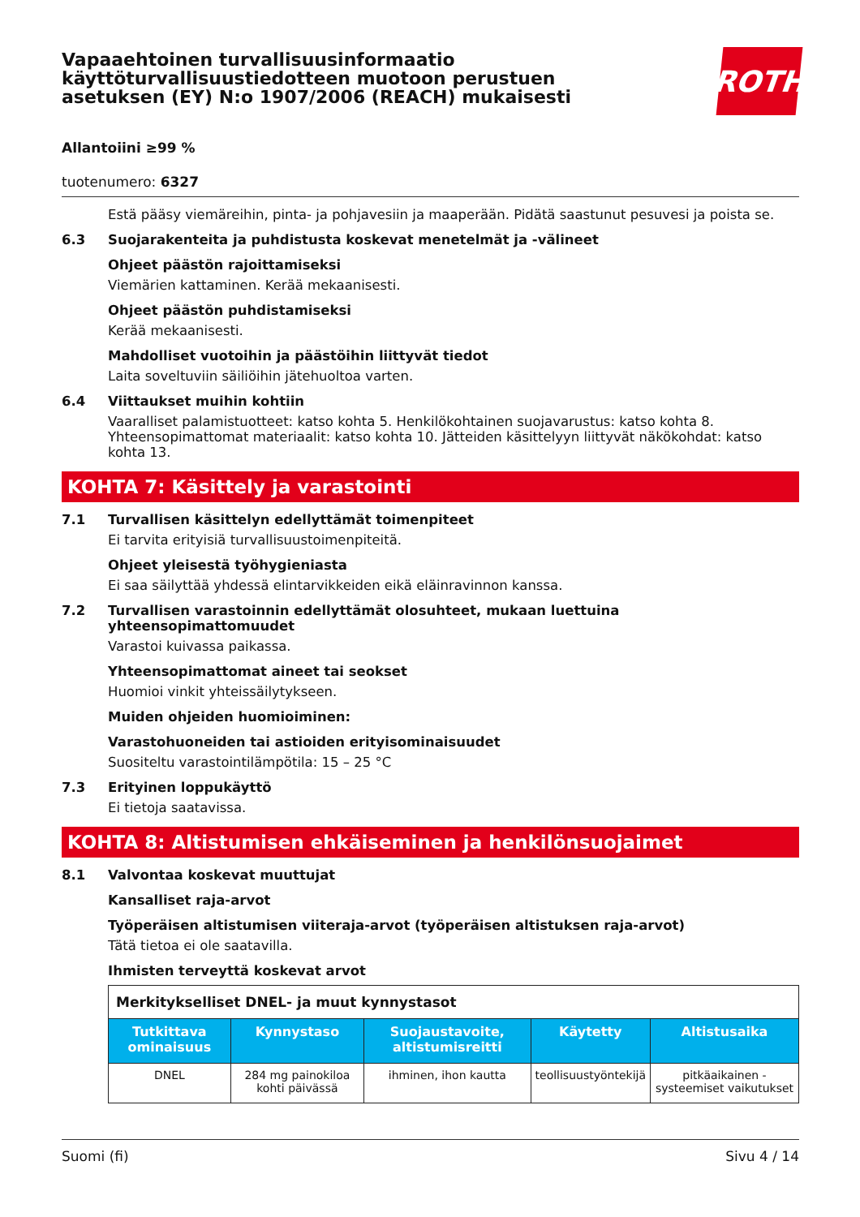Vapaaehtoinen turvallisuusinformaatio
käyttöturvallisuustiedotteen muotoon perustuen
asetuksen (EY) N:o 1907/2006 (REACH) mukaisesti
ROTH
Allantoiini ≥99 %
tuotenumero: 6327
Estä pääsy viemäreihin, pinta- ja pohjavesiin ja maaperään. Pidätä saastunut pesuvesi ja poista se.
6.3 Suojarakenteita ja puhdistusta koskevat menetelmät ja -välineet
Ohjeet päästön rajoittamiseksi
Viemärien kattaminen. Kerää mekaanisesti.
Ohjeet päästön puhdistamiseksi
Kerää mekaanisesti.
Mahdolliset vuotoihin ja päästöihin liittyvät tiedot
Laita soveltuviin säiliöihin jätehuoltoa varten.
6.4 Viittaukset muihin kohtiin
Vaaralliset palamistuotteet: katso kohta 5. Henkilökohtainen suojavarustus: katso kohta 8. Yhteensopimattomat materiaalit: katso kohta 10. Jätteiden käsittelyyn liittyvät näkökohdat: katso kohta 13.
KOHTA 7: Käsittely ja varastointi
7.1 Turvallisen käsittelyn edellyttämät toimenpiteet
Ei tarvita erityisiä turvallisuustoimenpiteitä.
Ohjeet yleisestä työhygieniasta
Ei saa säilyttää yhdessä elintarvikkeiden eikä eläinravinnon kanssa.
7.2 Turvallisen varastoinnin edellyttämät olosuhteet, mukaan luettuina yhteensopimattomuudet
Varastoi kuivassa paikassa.
Yhteensopimattomat aineet tai seokset
Huomioi vinkit yhteissäilytykseen.
Muiden ohjeiden huomioiminen:
Varastohuoneiden tai astioiden erityisominaisuudet
Suositeltu varastointilämpötila: 15 – 25 °C
7.3 Erityinen loppukäyttö
Ei tietoja saatavissa.
KOHTA 8: Altistumisen ehkäiseminen ja henkilönsuojaimet
8.1 Valvontaa koskevat muuttujat
Kansalliset raja-arvot
Työperäisen altistumisen viiteraja-arvot (työperäisen altistuksen raja-arvot)
Tätä tietoa ei ole saatavilla.
Ihmisten terveyttä koskevat arvot
| Merkitykselliset DNEL- ja muut kynnystasot | | | | |
| Tutkittava ominaisuus | Kynnystaso | Suojaustavoite, altistumisreitti | Käytetty | Altistusaika |
| DNEL | 284 mg painokiloa kohti päivässä | ihminen, ihon kautta | teollisuustyöntekijä | pitkäaikainen - systeemiset vaikutukset |
Suomi (fi) Sivu 4 / 14